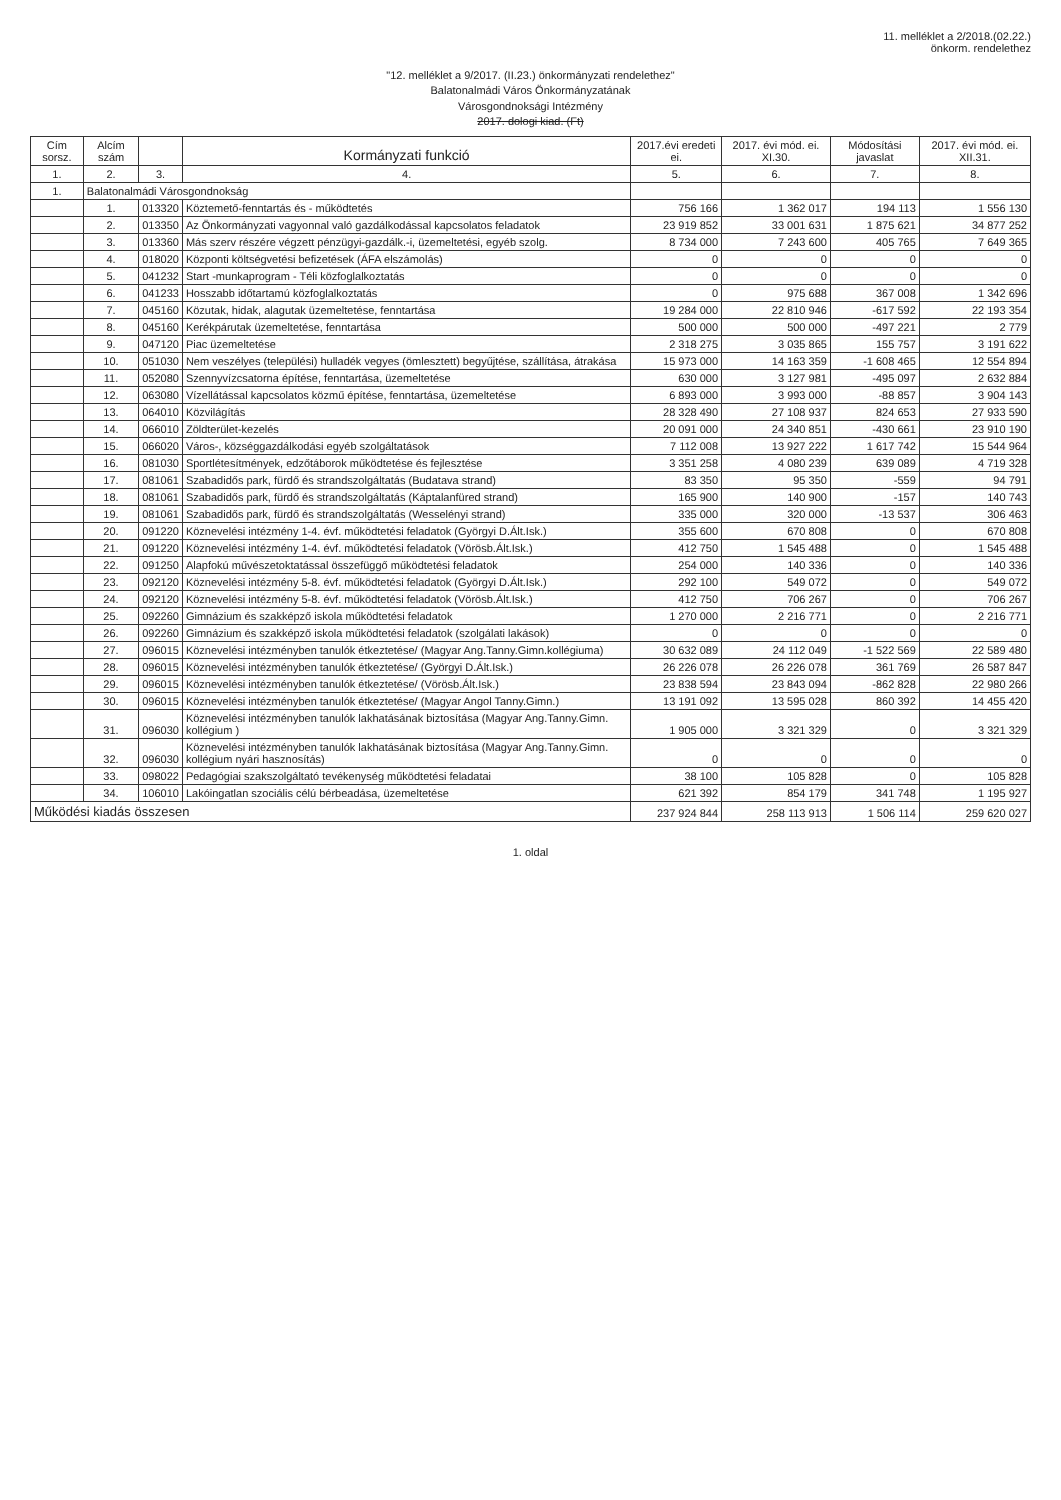11. melléklet a 2/2018.(02.22.)
önkorm. rendelethez
"12. melléklet a 9/2017. (II.23.) önkormányzati rendelethez"
Balatonalmádi Város Önkormányzatának
Városgondnoksági Intézmény
2017. dologi kiad. (Ft)
| Cím sorsz. | Alcím szám | | Kormányzati funkció | 2017.évi eredeti ei. | 2017. évi mód. ei. XI.30. | Módosítási javaslat | 2017. évi mód. ei. XII.31. |
| --- | --- | --- | --- | --- | --- | --- | --- |
| 1. | 2. | 3. | 4. | 5. | 6. | 7. | 8. |
| 1. | Balatonalmádi Városgondnokság | | | | | | |
| | 1. | 013320 | Köztemető-fenntartás és - működtetés | 756 166 | 1 362 017 | 194 113 | 1 556 130 |
| | 2. | 013350 | Az Önkormányzati vagyonnal való gazdálkodással kapcsolatos feladatok | 23 919 852 | 33 001 631 | 1 875 621 | 34 877 252 |
| | 3. | 013360 | Más szerv részére végzett pénzügyi-gazdálk.-i, üzemeltetési, egyéb szolg. | 8 734 000 | 7 243 600 | 405 765 | 7 649 365 |
| | 4. | 018020 | Központi költségvetési befizetések (ÁFA elszámolás) | 0 | 0 | 0 | 0 |
| | 5. | 041232 | Start -munkaprogram - Téli közfoglalkoztatás | 0 | 0 | 0 | 0 |
| | 6. | 041233 | Hosszabb időtartamú közfoglalkoztatás | 0 | 975 688 | 367 008 | 1 342 696 |
| | 7. | 045160 | Közutak, hidak, alagutak üzemeltetése, fenntartása | 19 284 000 | 22 810 946 | -617 592 | 22 193 354 |
| | 8. | 045160 | Kerékpárutak üzemeltetése, fenntartása | 500 000 | 500 000 | -497 221 | 2 779 |
| | 9. | 047120 | Piac üzemeltetése | 2 318 275 | 3 035 865 | 155 757 | 3 191 622 |
| | 10. | 051030 | Nem veszélyes (települési) hulladék vegyes (ömlesztett) begyűjtése, szállítása, átrakása | 15 973 000 | 14 163 359 | -1 608 465 | 12 554 894 |
| | 11. | 052080 | Szennyvízcsatorna építése, fenntartása, üzemeltetése | 630 000 | 3 127 981 | -495 097 | 2 632 884 |
| | 12. | 063080 | Vízellátással kapcsolatos közmű építése, fenntartása, üzemeltetése | 6 893 000 | 3 993 000 | -88 857 | 3 904 143 |
| | 13. | 064010 | Közvilágítás | 28 328 490 | 27 108 937 | 824 653 | 27 933 590 |
| | 14. | 066010 | Zöldterület-kezelés | 20 091 000 | 24 340 851 | -430 661 | 23 910 190 |
| | 15. | 066020 | Város-, községgazdálkodási egyéb szolgáltatások | 7 112 008 | 13 927 222 | 1 617 742 | 15 544 964 |
| | 16. | 081030 | Sportlétesítmények, edzőtáborok működtetése és fejlesztése | 3 351 258 | 4 080 239 | 639 089 | 4 719 328 |
| | 17. | 081061 | Szabadidős park, fürdő és strandszolgáltatás (Budatava strand) | 83 350 | 95 350 | -559 | 94 791 |
| | 18. | 081061 | Szabadidős park, fürdő és strandszolgáltatás (Káptalanfüred strand) | 165 900 | 140 900 | -157 | 140 743 |
| | 19. | 081061 | Szabadidős park, fürdő és strandszolgáltatás (Wesselényi strand) | 335 000 | 320 000 | -13 537 | 306 463 |
| | 20. | 091220 | Köznevelési intézmény 1-4. évf. működtetési feladatok (Györgyi D.Ált.Isk.) | 355 600 | 670 808 | 0 | 670 808 |
| | 21. | 091220 | Köznevelési intézmény 1-4. évf. működtetési feladatok (Vörösb.Ált.Isk.) | 412 750 | 1 545 488 | 0 | 1 545 488 |
| | 22. | 091250 | Alapfokú művészetoktatással összefüggő működtetési feladatok | 254 000 | 140 336 | 0 | 140 336 |
| | 23. | 092120 | Köznevelési intézmény 5-8. évf. működtetési feladatok (Györgyi D.Ált.Isk.) | 292 100 | 549 072 | 0 | 549 072 |
| | 24. | 092120 | Köznevelési intézmény 5-8. évf. működtetési feladatok (Vörösb.Ált.Isk.) | 412 750 | 706 267 | 0 | 706 267 |
| | 25. | 092260 | Gimnázium és szakképző iskola működtetési feladatok | 1 270 000 | 2 216 771 | 0 | 2 216 771 |
| | 26. | 092260 | Gimnázium és szakképző iskola működtetési feladatok (szolgálati lakások) | 0 | 0 | 0 | 0 |
| | 27. | 096015 | Köznevelési intézményben tanulók étkeztetése/ (Magyar Ang.Tanny.Gimn.kollégiuma) | 30 632 089 | 24 112 049 | -1 522 569 | 22 589 480 |
| | 28. | 096015 | Köznevelési intézményben tanulók étkeztetése/ (Györgyi D.Ált.Isk.) | 26 226 078 | 26 226 078 | 361 769 | 26 587 847 |
| | 29. | 096015 | Köznevelési intézményben tanulók étkeztetése/ (Vörösb.Ált.Isk.) | 23 838 594 | 23 843 094 | -862 828 | 22 980 266 |
| | 30. | 096015 | Köznevelési intézményben tanulók étkeztetése/ (Magyar Angol Tanny.Gimn.) | 13 191 092 | 13 595 028 | 860 392 | 14 455 420 |
| | 31. | 096030 | Köznevelési intézményben tanulók lakhatásának biztosítása (Magyar Ang.Tanny.Gimn. kollégium ) | 1 905 000 | 3 321 329 | 0 | 3 321 329 |
| | 32. | 096030 | Köznevelési intézményben tanulók lakhatásának biztosítása (Magyar Ang.Tanny.Gimn. kollégium nyári hasznosítás) | 0 | 0 | 0 | 0 |
| | 33. | 098022 | Pedagógiai szakszolgáltató tevékenység működtetési feladatai | 38 100 | 105 828 | 0 | 105 828 |
| | 34. | 106010 | Lakóingatlan szociális célú bérbeadása, üzemeltetése | 621 392 | 854 179 | 341 748 | 1 195 927 |
| Működési kiadás összesen | | | | 237 924 844 | 258 113 913 | 1 506 114 | 259 620 027 |
1. oldal